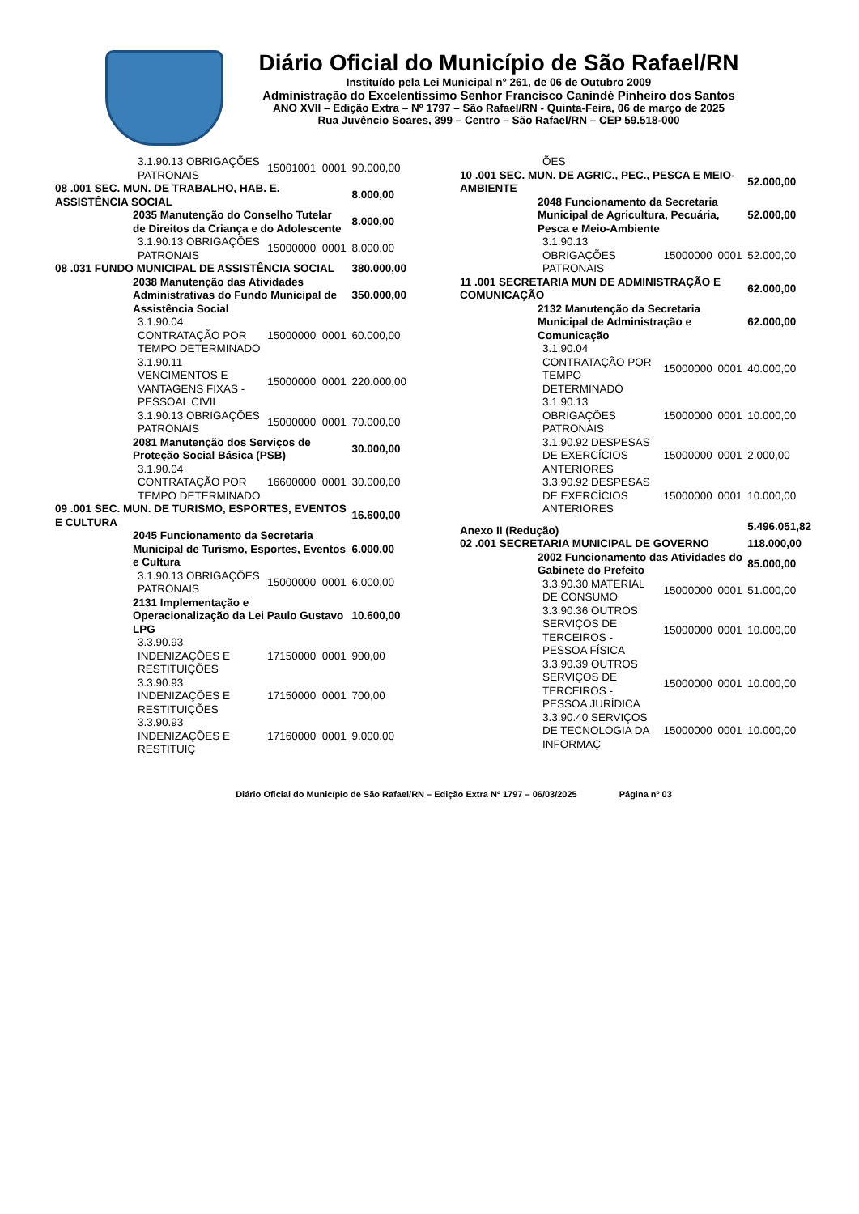Diário Oficial do Município de São Rafael/RN
Instituído pela Lei Municipal n° 261, de 06 de Outubro 2009
Administração do Excelentíssimo Senhor Francisco Canindé Pinheiro dos Santos
ANO XVII – Edição Extra – Nº 1797 – São Rafael/RN - Quinta-Feira, 06 de março de 2025
Rua Juvêncio Soares, 399 – Centro – São Rafael/RN – CEP 59.518-000
| | | 3.1.90.13 OBRIGAÇÕES PATRONAIS | 15001001 | 0001 | 90.000,00 |
| 08 .001 SEC. MUN. DE TRABALHO, HAB. E. ASSISTÊNCIA SOCIAL | | | | | 8.000,00 |
| | 2035 Manutenção do Conselho Tutelar de Direitos da Criança e do Adolescente | | | | 8.000,00 |
| | | 3.1.90.13 OBRIGAÇÕES PATRONAIS | 15000000 | 0001 | 8.000,00 |
| 08 .031 FUNDO MUNICIPAL DE ASSISTÊNCIA SOCIAL | | | | | 380.000,00 |
| | 2038 Manutenção das Atividades Administrativas do Fundo Municipal de Assistência Social | | | | 350.000,00 |
| | | 3.1.90.04 CONTRATAÇÃO POR TEMPO DETERMINADO | 15000000 | 0001 | 60.000,00 |
| | | 3.1.90.11 VENCIMENTOS E VANTAGENS FIXAS - PESSOAL CIVIL | 15000000 | 0001 | 220.000,00 |
| | | 3.1.90.13 OBRIGAÇÕES PATRONAIS | 15000000 | 0001 | 70.000,00 |
| | 2081 Manutenção dos Serviços de Proteção Social Básica (PSB) | | | | 30.000,00 |
| | | 3.1.90.04 CONTRATAÇÃO POR TEMPO DETERMINADO | 16600000 | 0001 | 30.000,00 |
| 09 .001 SEC. MUN. DE TURISMO, ESPORTES, EVENTOS E CULTURA | | | | | 16.600,00 |
| | 2045 Funcionamento da Secretaria Municipal de Turismo, Esportes, Eventos e Cultura | | | | 6.000,00 |
| | | 3.1.90.13 OBRIGAÇÕES PATRONAIS | 15000000 | 0001 | 6.000,00 |
| | 2131 Implementação e Operacionalização da Lei Paulo Gustavo LPG | | | | 10.600,00 |
| | | 3.3.90.93 INDENIZAÇÕES E RESTITUIÇÕES | 17150000 | 0001 | 900,00 |
| | | 3.3.90.93 INDENIZAÇÕES E RESTITUIÇÕES | 17150000 | 0001 | 700,00 |
| | | 3.3.90.93 INDENIZAÇÕES E RESTITUIÇ | 17160000 | 0001 | 9.000,00 |
| | | ÕES | | | |
| 10 .001 SEC. MUN. DE AGRIC., PEC., PESCA E MEIO-AMBIENTE | | | | | 52.000,00 |
| | 2048 Funcionamento da Secretaria Municipal de Agricultura, Pecuária, Pesca e Meio-Ambiente | | | | 52.000,00 |
| | | 3.1.90.13 OBRIGAÇÕES PATRONAIS | 15000000 | 0001 | 52.000,00 |
| 11 .001 SECRETARIA MUN DE ADMINISTRAÇÃO E COMUNICAÇÃO | | | | | 62.000,00 |
| | 2132 Manutenção da Secretaria Municipal de Administração e Comunicação | | | | 62.000,00 |
| | | 3.1.90.04 CONTRATAÇÃO POR TEMPO DETERMINADO | 15000000 | 0001 | 40.000,00 |
| | | 3.1.90.13 OBRIGAÇÕES PATRONAIS | 15000000 | 0001 | 10.000,00 |
| | | 3.1.90.92 DESPESAS DE EXERCÍCIOS ANTERIORES | 15000000 | 0001 | 2.000,00 |
| | | 3.3.90.92 DESPESAS DE EXERCÍCIOS ANTERIORES | 15000000 | 0001 | 10.000,00 |
| Anexo II (Redução) | | | | | 5.496.051,82 |
| 02 .001 SECRETARIA MUNICIPAL DE GOVERNO | | | | | 118.000,00 |
| | 2002 Funcionamento das Atividades do Gabinete do Prefeito | | | | 85.000,00 |
| | | 3.3.90.30 MATERIAL DE CONSUMO | 15000000 | 0001 | 51.000,00 |
| | | 3.3.90.36 OUTROS SERVIÇOS DE TERCEIROS - PESSOA FÍSICA | 15000000 | 0001 | 10.000,00 |
| | | 3.3.90.39 OUTROS SERVIÇOS DE TERCEIROS - PESSOA JURÍDICA | 15000000 | 0001 | 10.000,00 |
| | | 3.3.90.40 SERVIÇOS DE TECNOLOGIA DA INFORMAÇ | 15000000 | 0001 | 10.000,00 |
Diário Oficial do Município de São Rafael/RN – Edição Extra Nº 1797 – 06/03/2025 Página nº 03